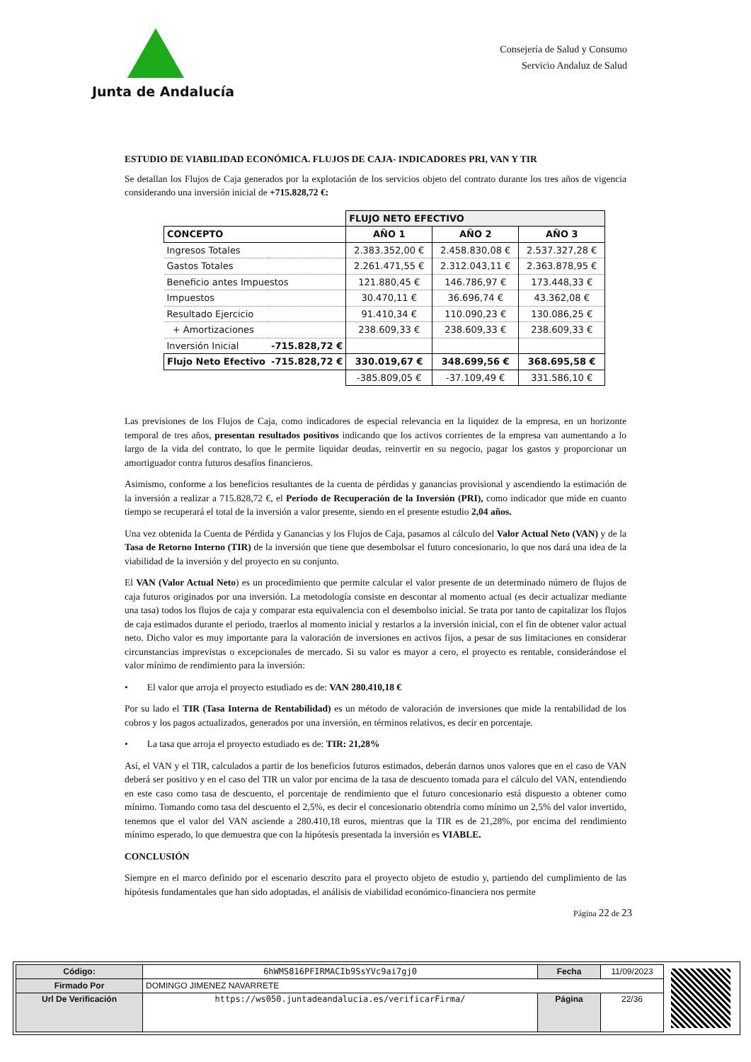Junta de Andalucía
Consejería de Salud y Consumo
Servicio Andaluz de Salud
ESTUDIO DE VIABILIDAD ECONÓMICA. FLUJOS DE CAJA- INDICADORES PRI, VAN Y TIR
Se detallan los Flujos de Caja generados por la explotación de los servicios objeto del contrato durante los tres años de vigencia considerando una inversión inicial de +715.828,72 €:
| | | FLUJO NETO EFECTIVO | | |
| CONCEPTO | | AÑO 1 | AÑO 2 | AÑO 3 |
| Ingresos Totales | | 2.383.352,00 € | 2.458.830,08 € | 2.537.327,28 € |
| Gastos Totales | | 2.261.471,55 € | 2.312.043,11 € | 2.363.878,95 € |
| Beneficio antes Impuestos | | 121.880,45 € | 146.786,97 € | 173.448,33 € |
| Impuestos | | 30.470,11 € | 36.696,74 € | 43.362,08 € |
| Resultado Ejercicio | | 91.410,34 € | 110.090,23 € | 130.086,25 € |
| + Amortizaciones | | 238.609,33 € | 238.609,33 € | 238.609,33 € |
| Inversión Inicial | -715.828,72 € | | | |
| Flujo Neto Efectivo | -715.828,72 € | 330.019,67 € | 348.699,56 € | 368.695,58 € |
| | | -385.809,05 € | -37.109,49 € | 331.586,10 € |
Las previsiones de los Flujos de Caja, como indicadores de especial relevancia en la liquidez de la empresa, en un horizonte temporal de tres años, presentan resultados positivos indicando que los activos corrientes de la empresa van aumentando a lo largo de la vida del contrato, lo que le permite liquidar deudas, reinvertir en su negocio, pagar los gastos y proporcionar un amortiguador contra futuros desafíos financieros.
Asimismo, conforme a los beneficios resultantes de la cuenta de pérdidas y ganancias provisional y ascendiendo la estimación de la inversión a realizar a 715.828,72 €, el Período de Recuperación de la Inversión (PRI), como indicador que mide en cuanto tiempo se recuperará el total de la inversión a valor presente, siendo en el presente estudio 2,04 años.
Una vez obtenida la Cuenta de Pérdida y Ganancias y los Flujos de Caja, pasamos al cálculo del Valor Actual Neto (VAN) y de la Tasa de Retorno Interno (TIR) de la inversión que tiene que desembolsar el futuro concesionario, lo que nos dará una idea de la viabilidad de la inversión y del proyecto en su conjunto.
El VAN (Valor Actual Neto) es un procedimiento que permite calcular el valor presente de un determinado número de flujos de caja futuros originados por una inversión. La metodología consiste en descontar al momento actual (es decir actualizar mediante una tasa) todos los flujos de caja y comparar esta equivalencia con el desembolso inicial. Se trata por tanto de capitalizar los flujos de caja estimados durante el periodo, traerlos al momento inicial y restarlos a la inversión inicial, con el fin de obtener valor actual neto. Dicho valor es muy importante para la valoración de inversiones en activos fijos, a pesar de sus limitaciones en considerar circunstancias imprevistas o excepcionales de mercado. Si su valor es mayor a cero, el proyecto es rentable, considerándose el valor mínimo de rendimiento para la inversión:
• El valor que arroja el proyecto estudiado es de: VAN 280.410,18 €
Por su lado el TIR (Tasa Interna de Rentabilidad) es un método de valoración de inversiones que mide la rentabilidad de los cobros y los pagos actualizados, generados por una inversión, en términos relativos, es decir en porcentaje.
• La tasa que arroja el proyecto estudiado es de: TIR: 21,28%
Así, el VAN y el TIR, calculados a partir de los beneficios futuros estimados, deberán darnos unos valores que en el caso de VAN deberá ser positivo y en el caso del TIR un valor por encima de la tasa de descuento tomada para el cálculo del VAN, entendiendo en este caso como tasa de descuento, el porcentaje de rendimiento que el futuro concesionario está dispuesto a obtener como mínimo. Tomando como tasa del descuento el 2,5%, es decir el concesionario obtendría como mínimo un 2,5% del valor invertido, tenemos que el valor del VAN asciende a 280.410,18 euros, mientras que la TIR es de 21,28%, por encima del rendimiento mínimo esperado, lo que demuestra que con la hipótesis presentada la inversión es VIABLE.
CONCLUSIÓN
Siempre en el marco definido por el escenario descrito para el proyecto objeto de estudio y, partiendo del cumplimiento de las hipótesis fundamentales que han sido adoptadas, el análisis de viabilidad económico-financiera nos permite
Página 22 de 23
| Código: | 6hWMS816PFIRMACIb9SsYVc9ai7gj0 | Fecha | 11/09/2023 |
| Firmado Por | DOMINGO JIMENEZ NAVARRETE | | |
| Url De Verificación | https://ws050.juntadeandalucia.es/verificarFirma/ | Página | 22/36 |